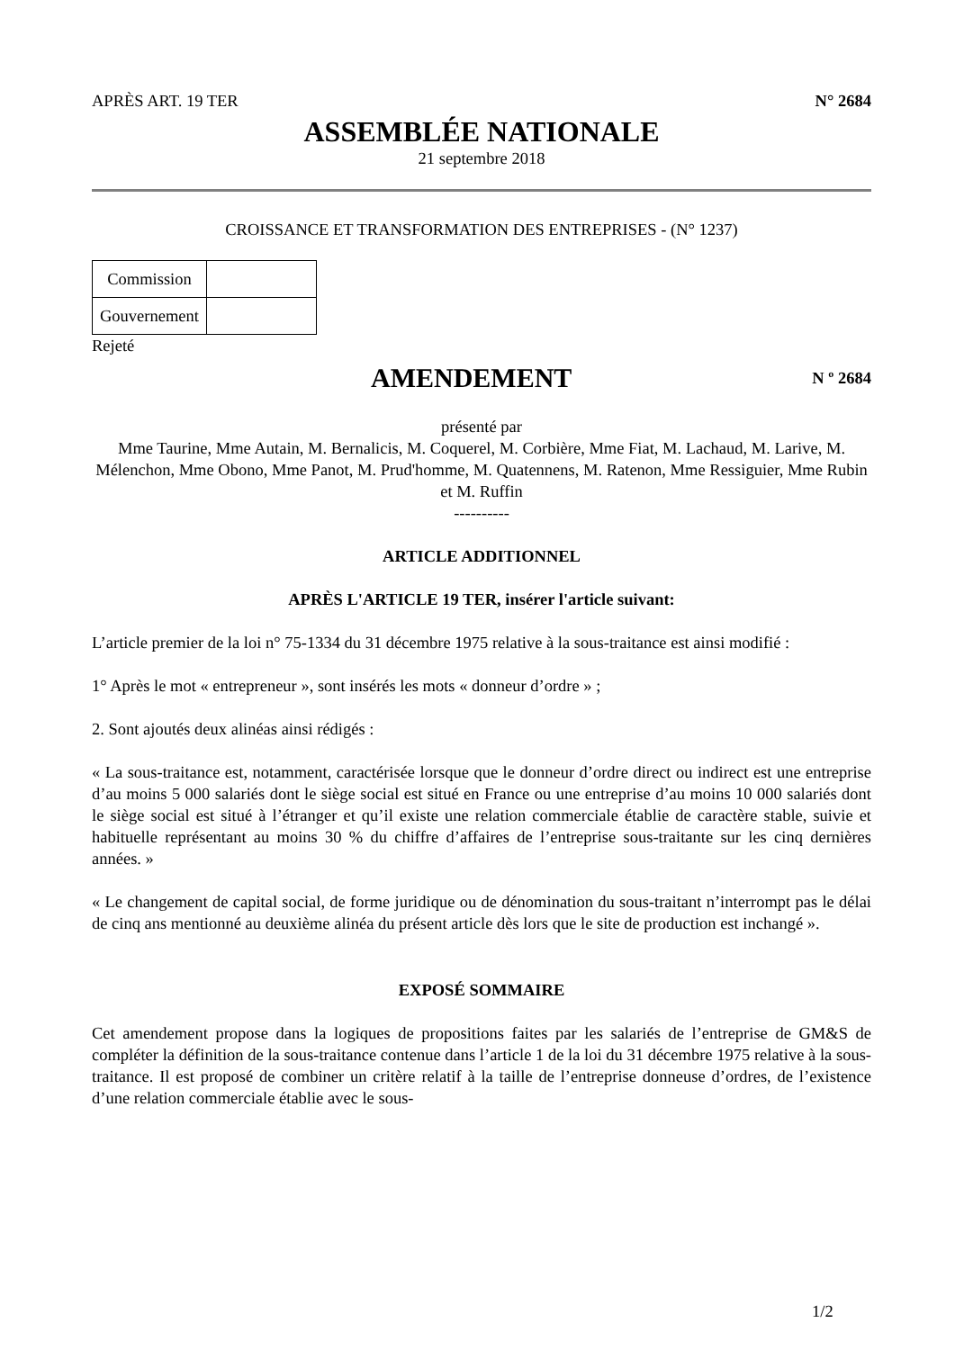APRÈS ART. 19 TER N° 2684
ASSEMBLÉE NATIONALE
21 septembre 2018
CROISSANCE ET TRANSFORMATION DES ENTREPRISES - (N° 1237)
| Commission | |
| Gouvernement | |
Rejeté
AMENDEMENT
N º 2684
présenté par
Mme Taurine, Mme Autain, M. Bernalicis, M. Coquerel, M. Corbière, Mme Fiat, M. Lachaud, M. Larive, M. Mélenchon, Mme Obono, Mme Panot, M. Prud'homme, M. Quatennens, M. Ratenon, Mme Ressiguier, Mme Rubin et M. Ruffin
----------
ARTICLE ADDITIONNEL
APRÈS L'ARTICLE 19 TER, insérer l'article suivant:
L’article premier de la loi n° 75-1334 du 31 décembre 1975 relative à la sous-traitance est ainsi modifié :
1° Après le mot « entrepreneur », sont insérés les mots « donneur d’ordre » ;
2. Sont ajoutés deux alinéas ainsi rédigés :
« La sous-traitance est, notamment, caractérisée lorsque que le donneur d’ordre direct ou indirect est une entreprise d’au moins 5 000 salariés dont le siège social est situé en France ou une entreprise d’au moins 10 000 salariés dont le siège social est situé à l’étranger et qu’il existe une relation commerciale établie de caractère stable, suivie et habituelle représentant au moins 30 % du chiffre d’affaires de l’entreprise sous-traitante sur les cinq dernières années. »
« Le changement de capital social, de forme juridique ou de dénomination du sous-traitant n’interrompt pas le délai de cinq ans mentionné au deuxième alinéa du présent article dès lors que le site de production est inchangé ».
EXPOSÉ SOMMAIRE
Cet amendement propose dans la logiques de propositions faites par les salariés de l’entreprise de GM&S de compléter la définition de la sous-traitance contenue dans l’article 1 de la loi du 31 décembre 1975 relative à la sous-traitance. Il est proposé de combiner un critère relatif à la taille de l’entreprise donneuse d’ordres, de l’existence d’une relation commerciale établie avec le sous-
1/2